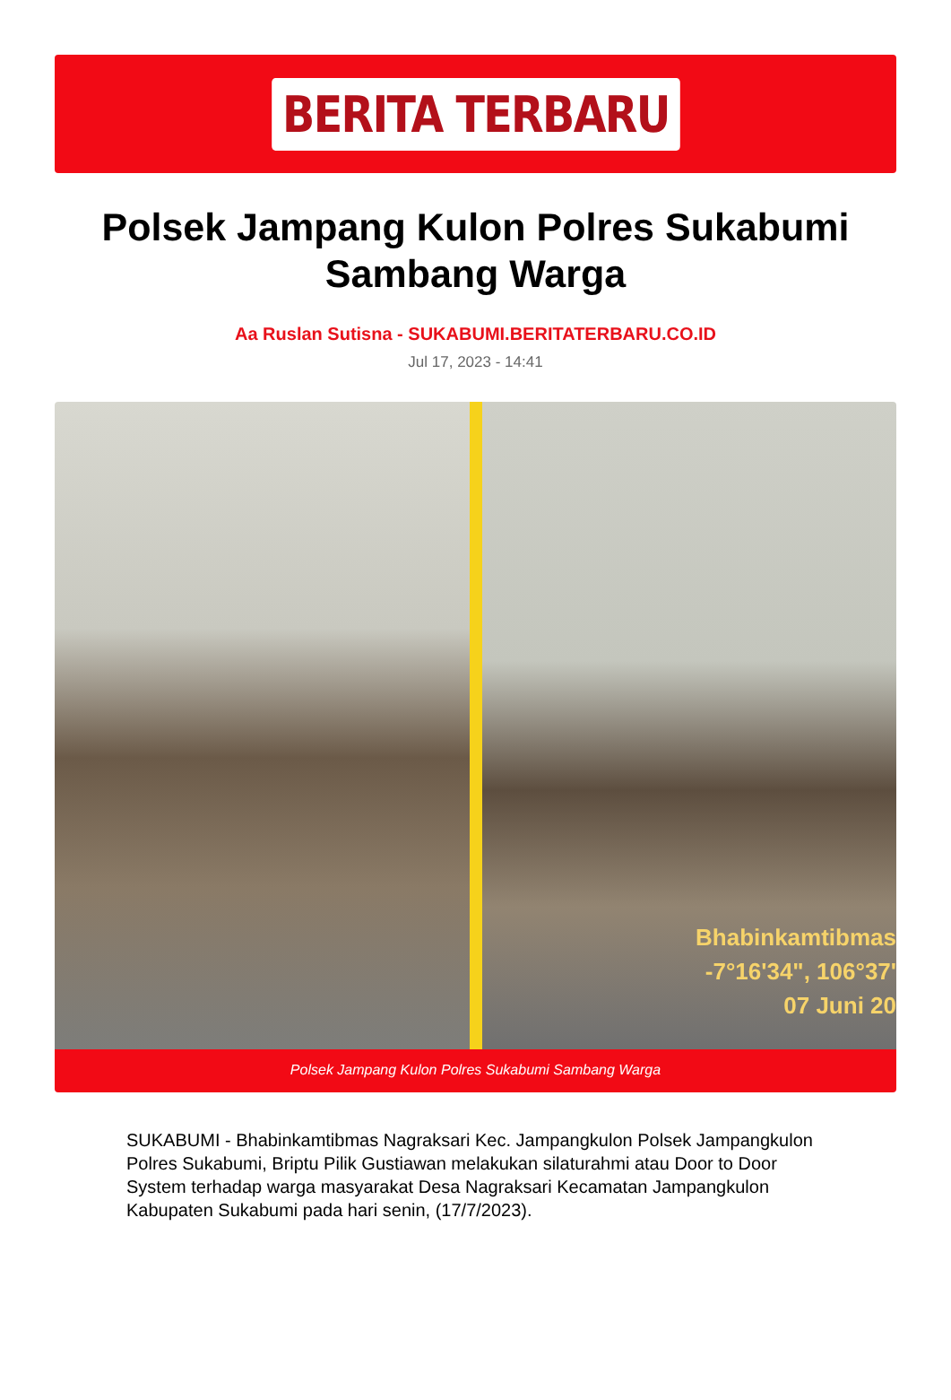BERITA TERBARU
Polsek Jampang Kulon Polres Sukabumi Sambang Warga
Aa Ruslan Sutisna - SUKABUMI.BERITATERBARU.CO.ID
Jul 17, 2023 - 14:41
Bhabinkamtibmas
-7°16'34", 106°37'
07 Juni 20
Polsek Jampang Kulon Polres Sukabumi Sambang Warga
SUKABUMI - Bhabinkamtibmas Nagraksari Kec. Jampangkulon Polsek Jampangkulon Polres Sukabumi, Briptu Pilik Gustiawan melakukan silaturahmi atau Door to Door System terhadap warga masyarakat Desa Nagraksari Kecamatan Jampangkulon Kabupaten Sukabumi pada hari senin, (17/7/2023).